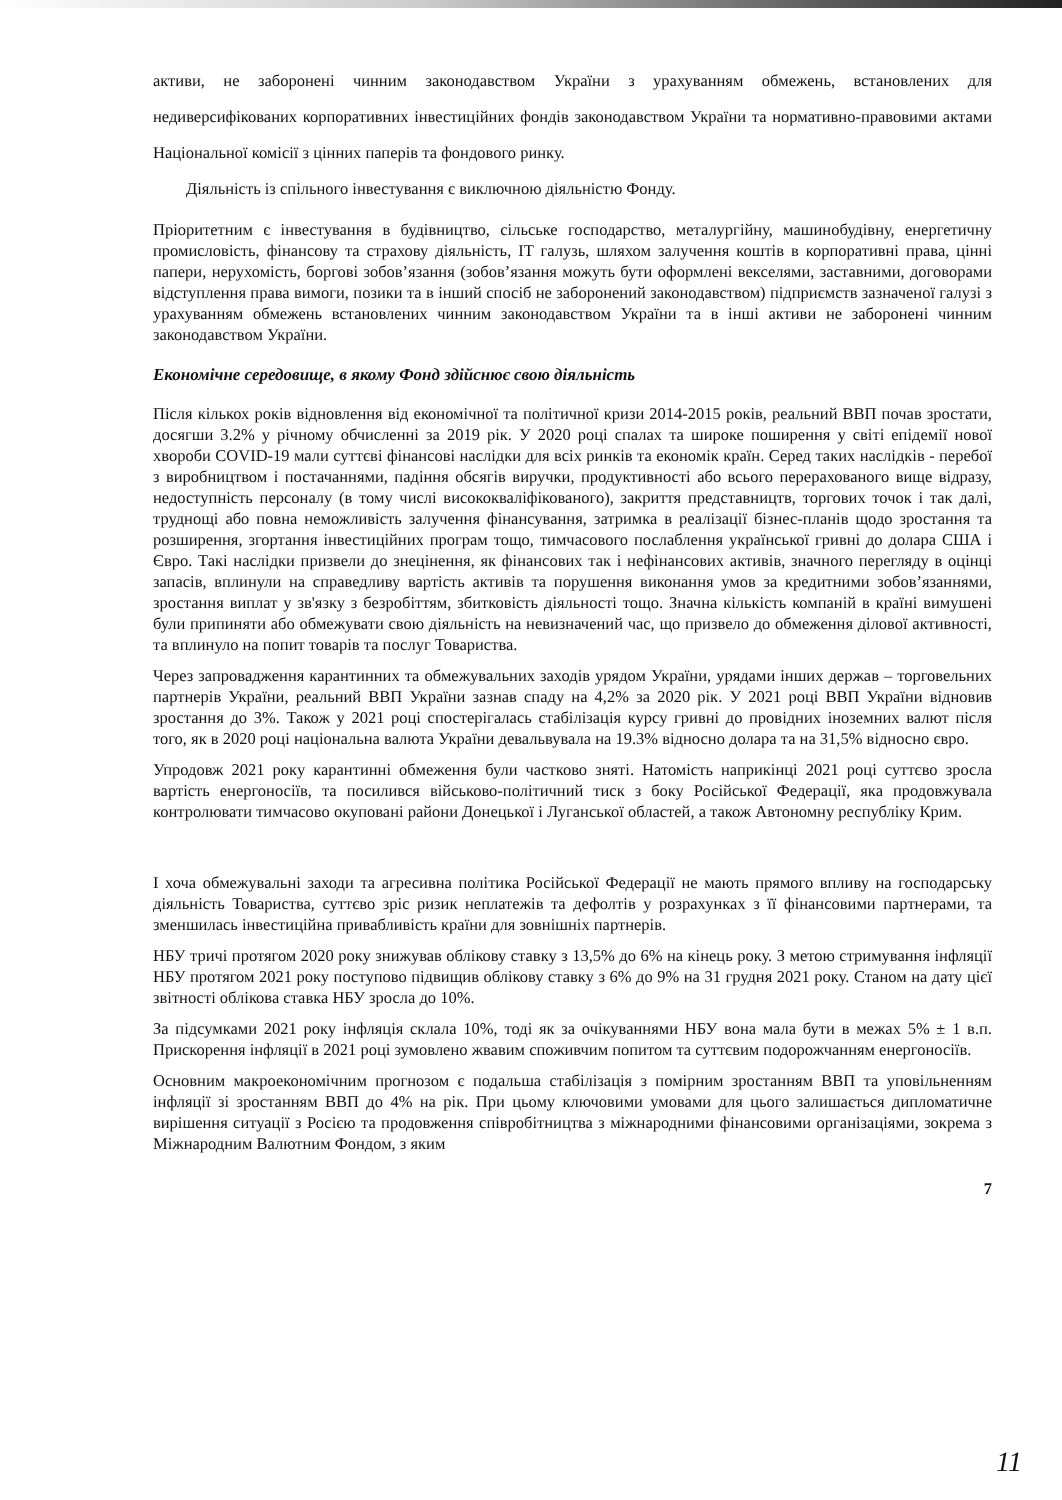активи, не заборонені чинним законодавством України з урахуванням обмежень, встановлених для недиверсифікованих корпоративних інвестиційних фондів законодавством України та нормативно-правовими актами Національної комісії з цінних паперів та фондового ринку.
Діяльність із спільного інвестування є виключною діяльністю Фонду.
Пріоритетним є інвестування в будівництво, сільське господарство, металургійну, машинобудівну, енергетичну промисловість, фінансову та страхову діяльність, IT галузь, шляхом залучення коштів в корпоративні права, цінні папери, нерухомість, боргові зобов’язання (зобов’язання можуть бути оформлені векселями, заставними, договорами відступлення права вимоги, позики та в інший спосіб не заборонений законодавством) підприємств зазначеної галузі з урахуванням обмежень встановлених чинним законодавством України та в інші активи не заборонені чинним законодавством України.
Економічне середовище, в якому Фонд здійснює свою діяльність
Після кількох років відновлення від економічної та політичної кризи 2014-2015 років, реальний ВВП почав зростати, досягши 3.2% у річному обчисленні за 2019 рік. У 2020 році спалах та широке поширення у світі епідемії нової хвороби COVID-19 мали суттєві фінансові наслідки для всіх ринків та економік країн. Серед таких наслідків - перебої з виробництвом і постачаннями, падіння обсягів виручки, продуктивності або всього перерахованого вище відразу, недоступність персоналу (в тому числі висококваліфікованого), закриття представництв, торгових точок і так далі, труднощі або повна неможливість залучення фінансування, затримка в реалізації бізнес-планів щодо зростання та розширення, згортання інвестиційних програм тощо, тимчасового послаблення української гривні до долара США і Євро. Такі наслідки призвели до знецінення, як фінансових так і нефінансових активів, значного перегляду в оцінці запасів, вплинули на справедливу вартість активів та порушення виконання умов за кредитними зобов’язаннями, зростання виплат у зв'язку з безробіттям, збитковість діяльності тощо. Значна кількість компаній в країні вимушені були припиняти або обмежувати свою діяльність на невизначений час, що призвело до обмеження ділової активності, та вплинуло на попит товарів та послуг Товариства.
Через запровадження карантинних та обмежувальних заходів урядом України, урядами інших держав – торговельних партнерів України, реальний ВВП України зазнав спаду на 4,2% за 2020 рік. У 2021 році ВВП України відновив зростання до 3%. Також у 2021 році спостерігалась стабілізація курсу гривні до провідних іноземних валют після того, як в 2020 році національна валюта України девальвувала на 19.3% відносно долара та на 31,5% відносно євро.
Упродовж 2021 року карантинні обмеження були частково зняті. Натомість наприкінці 2021 році суттєво зросла вартість енергоносіїв, та посилився військово-політичний тиск з боку Російської Федерації, яка продовжувала контролювати тимчасово окуповані райони Донецької і Луганської областей, а також Автономну республіку Крим.
І хоча обмежувальні заходи та агресивна політика Російської Федерації не мають прямого впливу на господарську діяльність Товариства, суттєво зріс ризик неплатежів та дефолтів у розрахунках з її фінансовими партнерами, та зменшилась інвестиційна привабливість країни для зовнішніх партнерів.
НБУ тричі протягом 2020 року знижував облікову ставку з 13,5% до 6% на кінець року. З метою стримування інфляції НБУ протягом 2021 року поступово підвищив облікову ставку з 6% до 9% на 31 грудня 2021 року. Станом на дату цієї звітності облікова ставка НБУ зросла до 10%.
За підсумками 2021 року інфляція склала 10%, тоді як за очікуваннями НБУ вона мала бути в межах 5% ± 1 в.п. Прискорення інфляції в 2021 році зумовлено жвавим споживчим попитом та суттєвим подорожчанням енергоносіїв.
Основним макроекономічним прогнозом є подальша стабілізація з помірним зростанням ВВП та уповільненням інфляції зі зростанням ВВП до 4% на рік. При цьому ключовими умовами для цього залишається дипломатичне вирішення ситуації з Росією та продовження співробітництва з міжнародними фінансовими організаціями, зокрема з Міжнародним Валютним Фондом, з яким
7
11